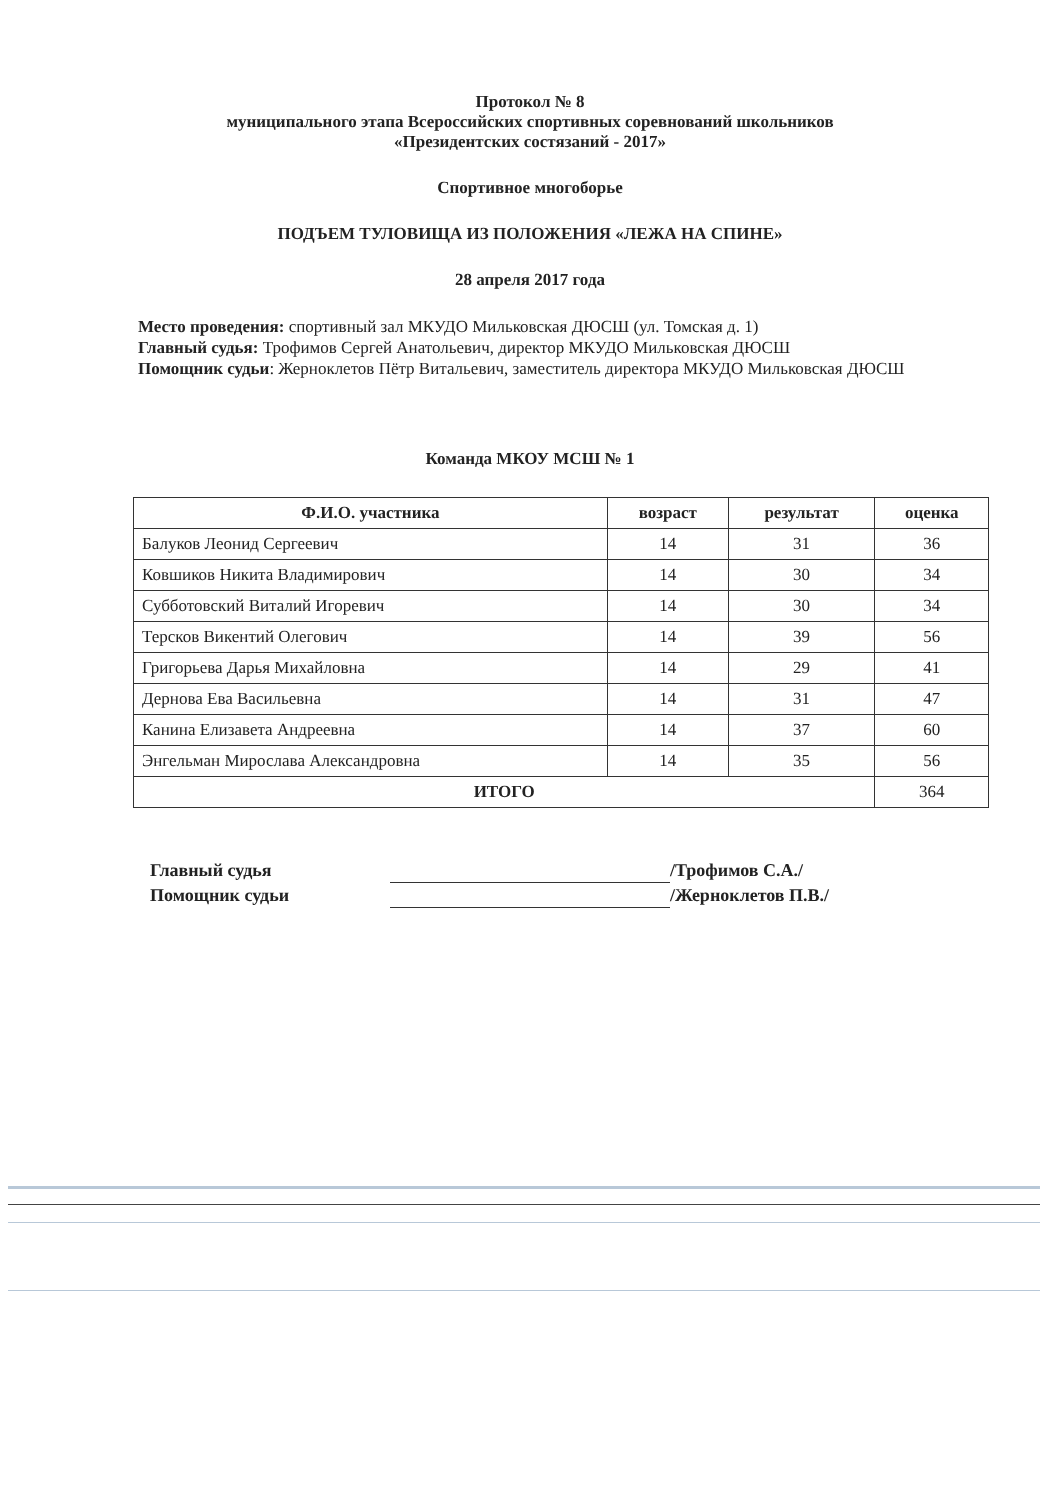Протокол № 8
муниципального этапа Всероссийских спортивных соревнований школьников
«Президентских состязаний - 2017»
Спортивное многоборье
ПОДЪЕМ ТУЛОВИЩА ИЗ ПОЛОЖЕНИЯ «ЛЕЖА НА СПИНЕ»
28 апреля 2017 года
Место проведения: спортивный зал МКУДО Мильковская ДЮСШ (ул. Томская д. 1)
Главный судья: Трофимов Сергей Анатольевич, директор МКУДО Мильковская ДЮСШ
Помощник судьи: Жерноклетов Пётр Витальевич, заместитель директора МКУДО Мильковская ДЮСШ
Команда МКОУ МСШ № 1
| Ф.И.О. участника | возраст | результат | оценка |
| --- | --- | --- | --- |
| Балуков Леонид Сергеевич | 14 | 31 | 36 |
| Ковшиков Никита Владимирович | 14 | 30 | 34 |
| Субботовский Виталий Игоревич | 14 | 30 | 34 |
| Терсков Викентий Олегович | 14 | 39 | 56 |
| Григорьева Дарья Михайловна | 14 | 29 | 41 |
| Дернова Ева Васильевна | 14 | 31 | 47 |
| Канина Елизавета Андреевна | 14 | 37 | 60 |
| Энгельман Мирослава Александровна | 14 | 35 | 56 |
| ИТОГО | | | 364 |
Главный судья /Трофимов С.А./
Помощник судьи /Жерноклетов П.В./